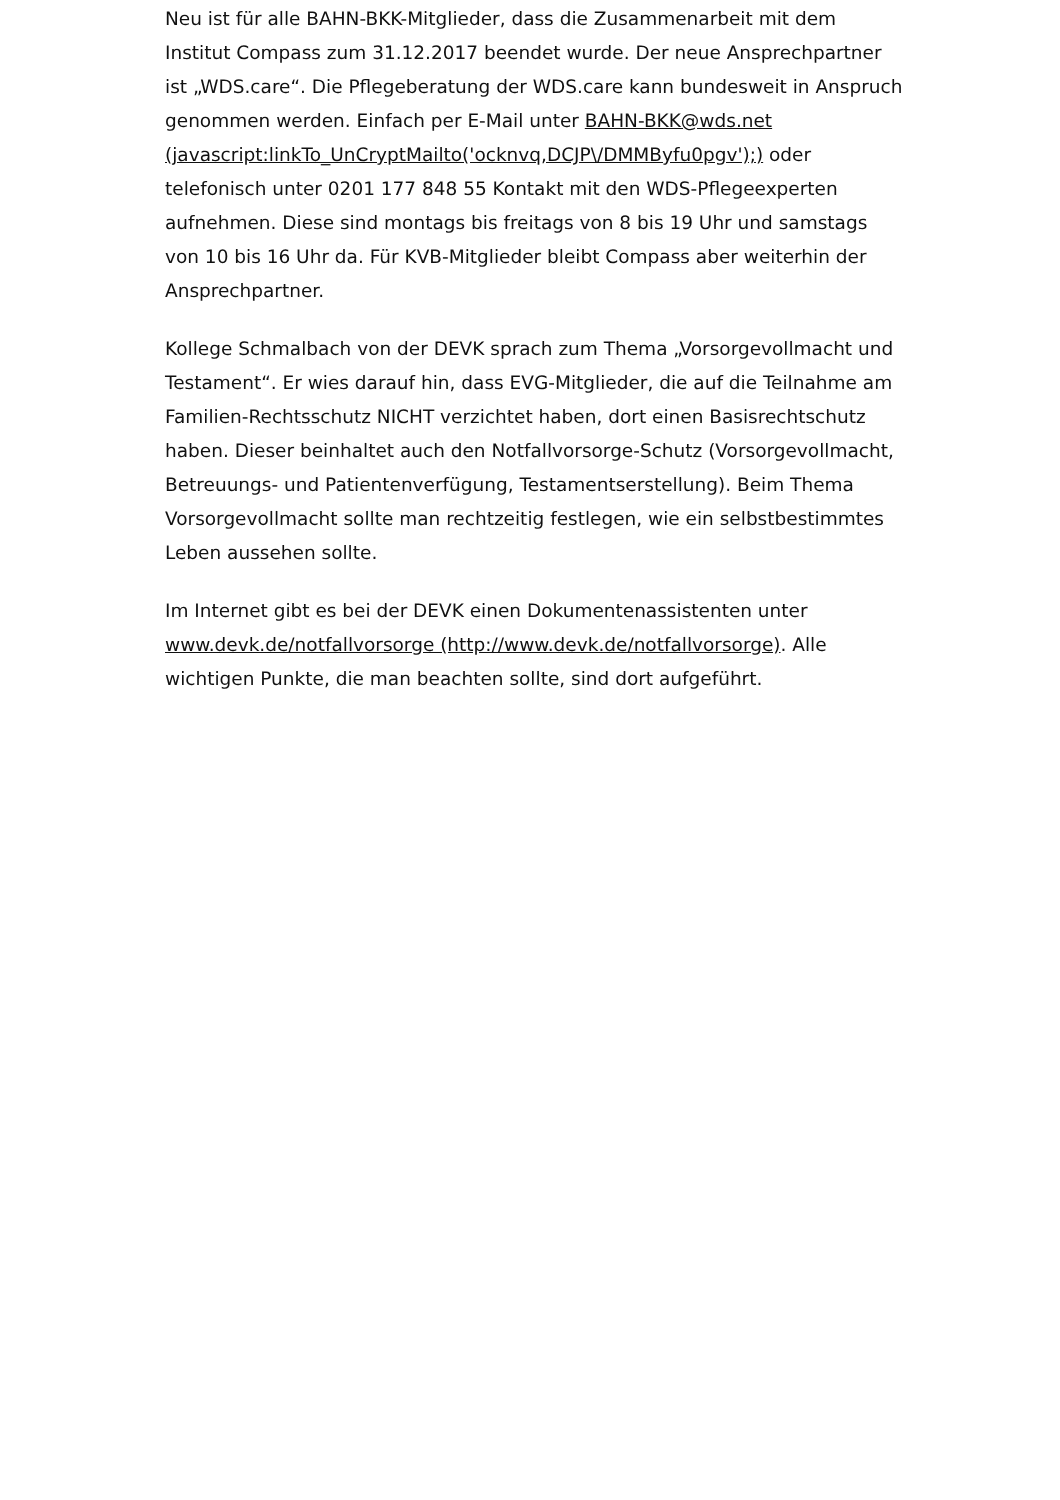Neu ist für alle BAHN-BKK-Mitglieder, dass die Zusammenarbeit mit dem Institut Compass zum 31.12.2017 beendet wurde. Der neue Ansprechpartner ist „WDS.care“. Die Pflegeberatung der WDS.care kann bundesweit in Anspruch genommen werden. Einfach per E-Mail unter BAHN-BKK@wds.net (javascript:linkTo_UnCryptMailto('ocknvq,DCJP\/DMMByfu0pgv');) oder telefonisch unter 0201 177 848 55 Kontakt mit den WDS-Pflegeexperten aufnehmen. Diese sind montags bis freitags von 8 bis 19 Uhr und samstags von 10 bis 16 Uhr da. Für KVB-Mitglieder bleibt Compass aber weiterhin der Ansprechpartner.
Kollege Schmalbach von der DEVK sprach zum Thema „Vorsorgevollmacht und Testament“. Er wies darauf hin, dass EVG-Mitglieder, die auf die Teilnahme am Familien-Rechtsschutz NICHT verzichtet haben, dort einen Basisrechtschutz haben. Dieser beinhaltet auch den Notfallvorsorge-Schutz (Vorsorgevollmacht, Betreuungs- und Patientenverfügung, Testamentserstellung). Beim Thema Vorsorgevollmacht sollte man rechtzeitig festlegen, wie ein selbstbestimmtes Leben aussehen sollte.
Im Internet gibt es bei der DEVK einen Dokumentenassistenten unter www.devk.de/notfallvorsorge (http://www.devk.de/notfallvorsorge). Alle wichtigen Punkte, die man beachten sollte, sind dort aufgeführt.